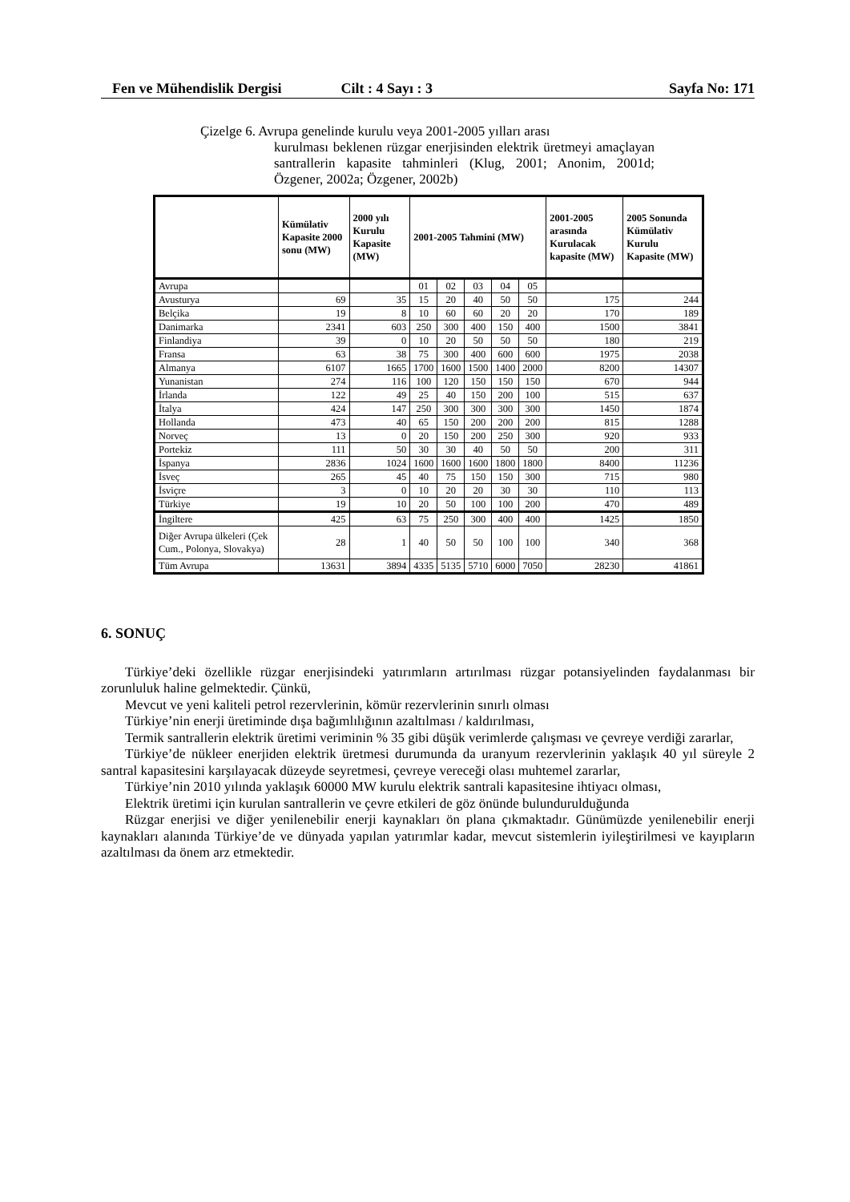Fen ve Mühendislik Dergisi Cilt : 4 Sayı : 3 Sayfa No: 171
Çizelge 6. Avrupa genelinde kurulu veya 2001-2005 yılları arası
kurulması beklenen rüzgar enerjisinden elektrik üretmeyi amaçlayan santrallerin kapasite tahminleri (Klug, 2001; Anonim, 2001d; Özgener, 2002a; Özgener, 2002b)
| | Kümülativ Kapasite 2000 sonu (MW) | 2000 yılı Kurulu Kapasite (MW) | 2001-2005 Tahmini (MW) | | | | | 2001-2005 arasında Kurulacak kapasite (MW) | 2005 Sonunda Kümülativ Kurulu Kapasite (MW) |
| --- | --- | --- | --- | --- | --- | --- | --- | --- | --- |
| Avrupa | | | 01 | 02 | 03 | 04 | 05 | | |
| Avusturya | 69 | 35 | 15 | 20 | 40 | 50 | 50 | 175 | 244 |
| Belçika | 19 | 8 | 10 | 60 | 60 | 20 | 20 | 170 | 189 |
| Danimarka | 2341 | 603 | 250 | 300 | 400 | 150 | 400 | 1500 | 3841 |
| Finlandiya | 39 | 0 | 10 | 20 | 50 | 50 | 50 | 180 | 219 |
| Fransa | 63 | 38 | 75 | 300 | 400 | 600 | 600 | 1975 | 2038 |
| Almanya | 6107 | 1665 | 1700 | 1600 | 1500 | 1400 | 2000 | 8200 | 14307 |
| Yunanistan | 274 | 116 | 100 | 120 | 150 | 150 | 150 | 670 | 944 |
| İrlanda | 122 | 49 | 25 | 40 | 150 | 200 | 100 | 515 | 637 |
| İtalya | 424 | 147 | 250 | 300 | 300 | 300 | 300 | 1450 | 1874 |
| Hollanda | 473 | 40 | 65 | 150 | 200 | 200 | 200 | 815 | 1288 |
| Norveç | 13 | 0 | 20 | 150 | 200 | 250 | 300 | 920 | 933 |
| Portekiz | 111 | 50 | 30 | 30 | 40 | 50 | 50 | 200 | 311 |
| İspanya | 2836 | 1024 | 1600 | 1600 | 1600 | 1800 | 1800 | 8400 | 11236 |
| İsveç | 265 | 45 | 40 | 75 | 150 | 150 | 300 | 715 | 980 |
| İsviçre | 3 | 0 | 10 | 20 | 20 | 30 | 30 | 110 | 113 |
| Türkiye | 19 | 10 | 20 | 50 | 100 | 100 | 200 | 470 | 489 |
| İngiltere | 425 | 63 | 75 | 250 | 300 | 400 | 400 | 1425 | 1850 |
| Diğer Avrupa ülkeleri (Çek Cum., Polonya, Slovakya) | 28 | 1 | 40 | 50 | 50 | 100 | 100 | 340 | 368 |
| Tüm Avrupa | 13631 | 3894 | 4335 | 5135 | 5710 | 6000 | 7050 | 28230 | 41861 |
6. SONUÇ
Türkiye’deki özellikle rüzgar enerjisindeki yatırımların artırılması rüzgar potansiyelinden faydalanması bir zorunluluk haline gelmektedir. Çünkü,
Mevcut ve yeni kaliteli petrol rezervlerinin, kömür rezervlerinin sınırlı olması
Türkiye’nin enerji üretiminde dışa bağımlılığının azaltılması / kaldırılması,
Termik santrallerin elektrik üretimi veriminin % 35 gibi düşük verimlerde çalışması ve çevreye verdiği zararlar,
Türkiye’de nükleer enerjiden elektrik üretmesi durumunda da uranyum rezervlerinin yaklaşık 40 yıl süreyle 2 santral kapasitesini karşılayacak düzeyde seyretmesi, çevreye vereceği olası muhtemel zararlar,
Türkiye’nin 2010 yılında yaklaşık 60000 MW kurulu elektrik santrali kapasitesine ihtiyacı olması,
Elektrik üretimi için kurulan santrallerin ve çevre etkileri de göz önünde bulundurulduğunda
Rüzgar enerjisi ve diğer yenilenebilir enerji kaynakları ön plana çıkmaktadır. Günümüzde yenilenebilir enerji kaynakları alanında Türkiye’de ve dünyada yapılan yatırımlar kadar, mevcut sistemlerin iyileştirilmesi ve kayıpların azaltılması da önem arz etmektedir.